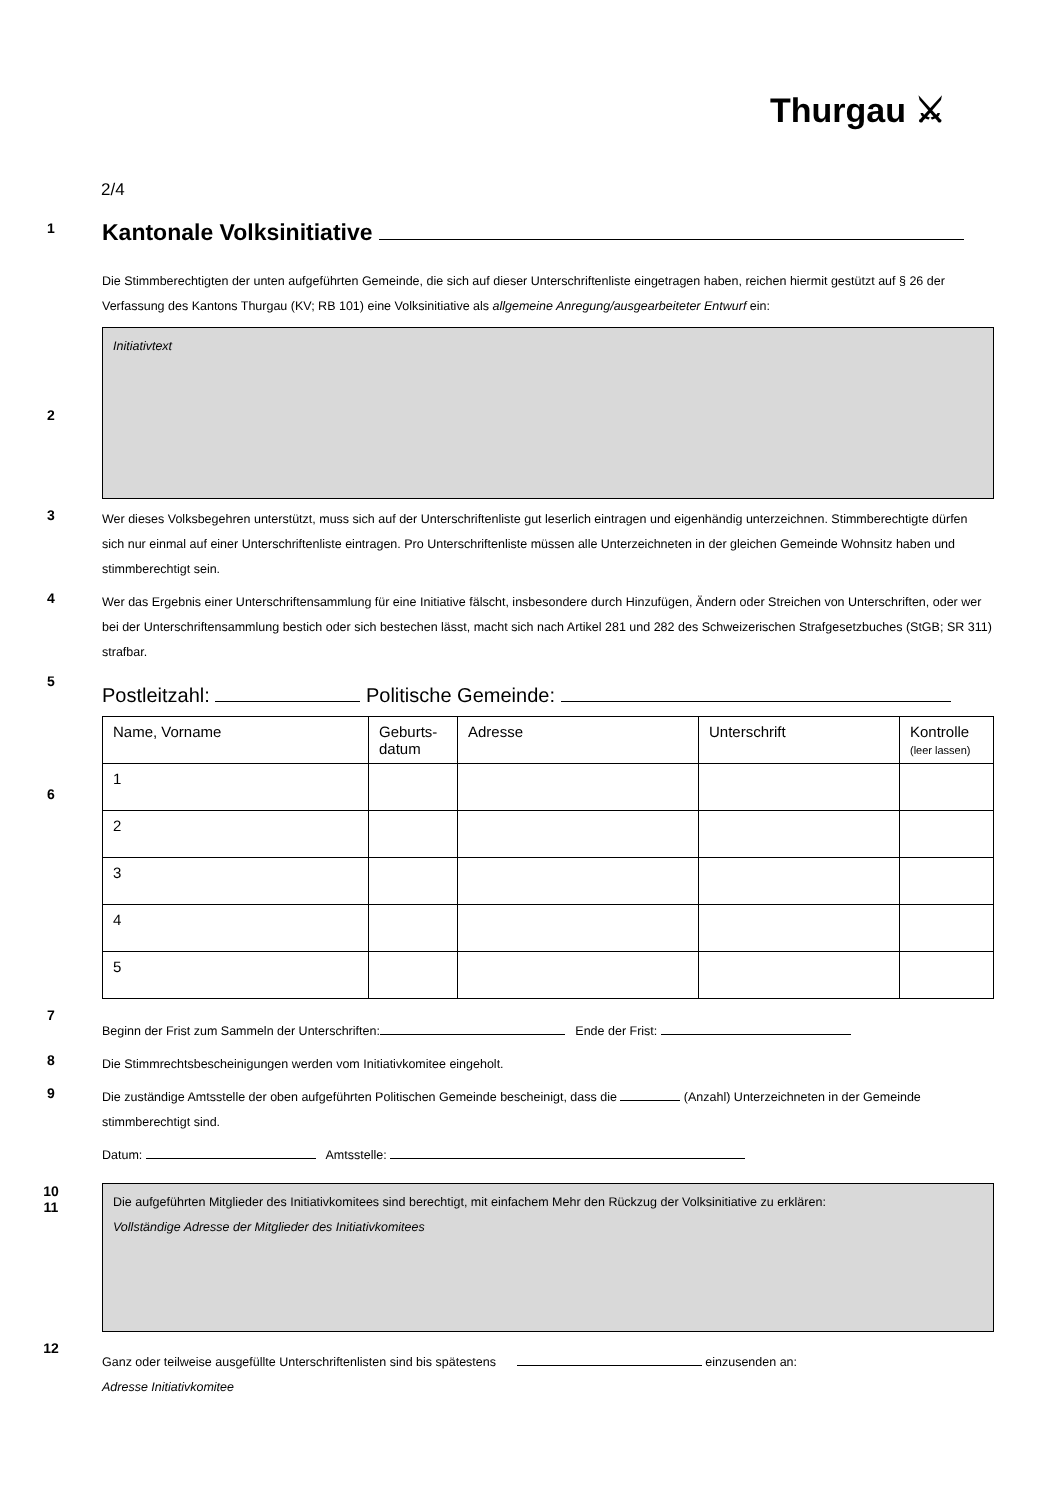Thurgau ⚔
2/4
1
Kantonale Volksinitiative
Die Stimmberechtigten der unten aufgeführten Gemeinde, die sich auf dieser Unterschriftenliste eingetragen haben, reichen hiermit gestützt auf § 26 der Verfassung des Kantons Thurgau (KV; RB 101) eine Volksinitiative als allgemeine Anregung/ausgearbeiteter Entwurf ein:
2
Initiativtext
3
Wer dieses Volksbegehren unterstützt, muss sich auf der Unterschriftenliste gut leserlich eintragen und eigenhändig unterzeichnen. Stimmberechtigte dürfen sich nur einmal auf einer Unterschriftenliste eintragen. Pro Unterschriftenliste müssen alle Unterzeichneten in der gleichen Gemeinde Wohnsitz haben und stimmberechtigt sein.
4
Wer das Ergebnis einer Unterschriftensammlung für eine Initiative fälscht, insbesondere durch Hinzufügen, Ändern oder Streichen von Unterschriften, oder wer bei der Unterschriftensammlung bestich oder sich bestechen lässt, macht sich nach Artikel 281 und 282 des Schweizerischen Strafgesetzbuches (StGB; SR 311) strafbar.
5
Postleitzahl: Politische Gemeinde:
6
| Name, Vorname | Geburts- datum | Adresse | Unterschrift | Kontrolle (leer lassen) |
| --- | --- | --- | --- | --- |
| 1 | | | | |
| 2 | | | | |
| 3 | | | | |
| 4 | | | | |
| 5 | | | | |
7
Beginn der Frist zum Sammeln der Unterschriften: Ende der Frist:
8
Die Stimmrechtsbescheinigungen werden vom Initiativkomitee eingeholt.
9
Die zuständige Amtsstelle der oben aufgeführten Politischen Gemeinde bescheinigt, dass die (Anzahl) Unterzeichneten in der Gemeinde stimmberechtigt sind.
Datum: Amtsstelle:
10
11
Die aufgeführten Mitglieder des Initiativkomitees sind berechtigt, mit einfachem Mehr den Rückzug der Volksinitiative zu erklären:
Vollständige Adresse der Mitglieder des Initiativkomitees
12
Ganz oder teilweise ausgefüllte Unterschriftenlisten sind bis spätestens einzusenden an:
Adresse Initiativkomitee